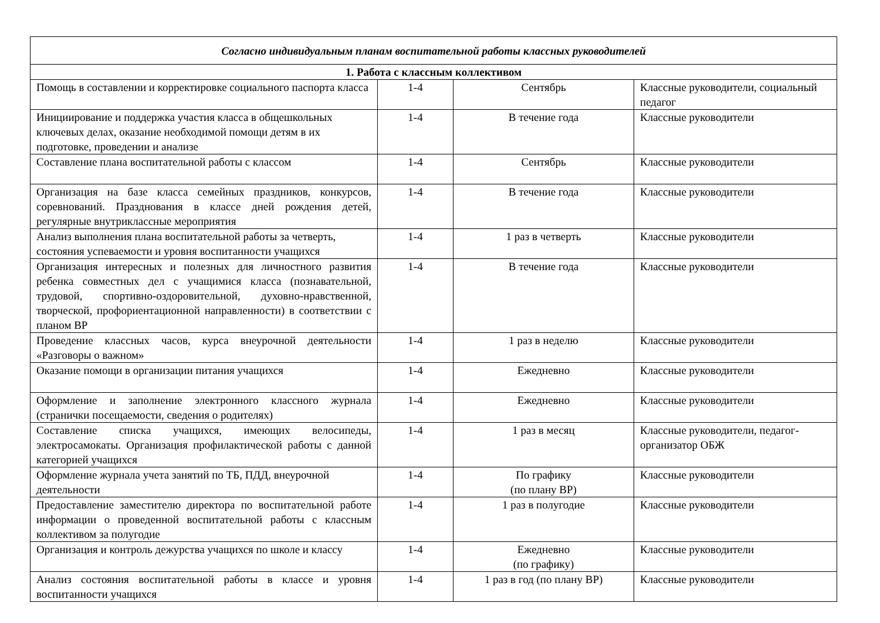| Согласно индивидуальным планам воспитательной работы классных руководителей | | | |
| 1. Работа с классным коллективом | | | |
| Помощь в составлении и корректировке социального паспорта класса | 1-4 | Сентябрь | Классные руководители, социальный педагог |
| Инициирование и поддержка участия класса в общешкольных ключевых делах, оказание необходимой помощи детям в их подготовке, проведении и анализе | 1-4 | В течение года | Классные руководители |
| Составление плана воспитательной работы с классом | 1-4 | Сентябрь | Классные руководители |
| Организация на базе класса семейных праздников, конкурсов, соревнований. Празднования в классе дней рождения детей, регулярные внутриклассные мероприятия | 1-4 | В течение года | Классные руководители |
| Анализ выполнения плана воспитательной работы за четверть, состояния успеваемости и уровня воспитанности учащихся | 1-4 | 1 раз в четверть | Классные руководители |
| Организация интересных и полезных для личностного развития ребенка совместных дел с учащимися класса (познавательной, трудовой, спортивно-оздоровительной, духовно-нравственной, творческой, профориентационной направленности) в соответствии с планом ВР | 1-4 | В течение года | Классные руководители |
| Проведение классных часов, курса внеурочной деятельности «Разговоры о важном» | 1-4 | 1 раз в неделю | Классные руководители |
| Оказание помощи в организации питания учащихся | 1-4 | Ежедневно | Классные руководители |
| Оформление и заполнение электронного классного журнала (странички посещаемости, сведения о родителях) | 1-4 | Ежедневно | Классные руководители |
| Составление списка учащихся, имеющих велосипеды, электросамокаты. Организация профилактической работы с данной категорией учащихся | 1-4 | 1 раз в месяц | Классные руководители, педагог-организатор ОБЖ |
| Оформление журнала учета занятий по ТБ, ПДД, внеурочной деятельности | 1-4 | По графику (по плану ВР) | Классные руководители |
| Предоставление заместителю директора по воспитательной работе информации о проведенной воспитательной работы с классным коллективом за полугодие | 1-4 | 1 раз в полугодие | Классные руководители |
| Организация и контроль дежурства учащихся по школе и классу | 1-4 | Ежедневно (по графику) | Классные руководители |
| Анализ состояния воспитательной работы в классе и уровня воспитанности учащихся | 1-4 | 1 раз в год (по плану ВР) | Классные руководители |